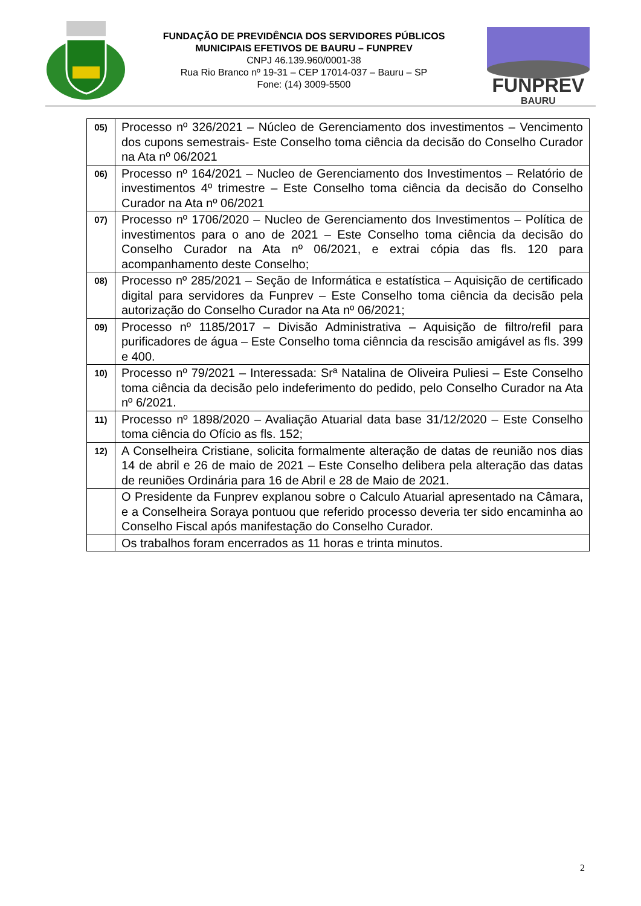FUNDAÇÃO DE PREVIDÊNCIA DOS SERVIDORES PÚBLICOS
MUNICIPAIS EFETIVOS DE BAURU – FUNPREV
CNPJ 46.139.960/0001-38
Rua Rio Branco nº 19-31 – CEP 17014-037 – Bauru – SP
Fone: (14) 3009-5500
FUNPREV
BAURU
| 05) | Processo nº 326/2021 – Núcleo de Gerenciamento dos investimentos – Vencimento dos cupons semestrais- Este Conselho toma ciência da decisão do Conselho Curador na Ata nº 06/2021 |
| 06) | Processo nº 164/2021 – Nucleo de Gerenciamento dos Investimentos – Relatório de investimentos 4º trimestre – Este Conselho toma ciência da decisão do Conselho Curador na Ata nº 06/2021 |
| 07) | Processo nº 1706/2020 – Nucleo de Gerenciamento dos Investimentos – Política de investimentos para o ano de 2021 – Este Conselho toma ciência da decisão do Conselho Curador na Ata nº 06/2021, e extrai cópia das fls. 120 para acompanhamento deste Conselho; |
| 08) | Processo nº 285/2021 – Seção de Informática e estatística – Aquisição de certificado digital para servidores da Funprev – Este Conselho toma ciência da decisão pela autorização do Conselho Curador na Ata nº 06/2021; |
| 09) | Processo nº 1185/2017 – Divisão Administrativa – Aquisição de filtro/refil para purificadores de água – Este Conselho toma ciênncia da rescisão amigável as fls. 399 e 400. |
| 10) | Processo nº 79/2021 – Interessada: Srª Natalina de Oliveira Puliesi – Este Conselho toma ciência da decisão pelo indeferimento do pedido, pelo Conselho Curador na Ata nº 6/2021. |
| 11) | Processo nº 1898/2020 – Avaliação Atuarial data base 31/12/2020 – Este Conselho toma ciência do Ofício as fls. 152; |
| 12) | A Conselheira Cristiane, solicita formalmente alteração de datas de reunião nos dias 14 de abril e 26 de maio de 2021 – Este Conselho delibera pela alteração das datas de reuniões Ordinária para 16 de Abril e 28 de Maio de 2021. |
| | O Presidente da Funprev explanou sobre o Calculo Atuarial apresentado na Câmara, e a Conselheira Soraya pontuou que referido processo deveria ter sido encaminha ao Conselho Fiscal após manifestação do Conselho Curador. |
| | Os trabalhos foram encerrados as 11 horas e trinta minutos. |
2